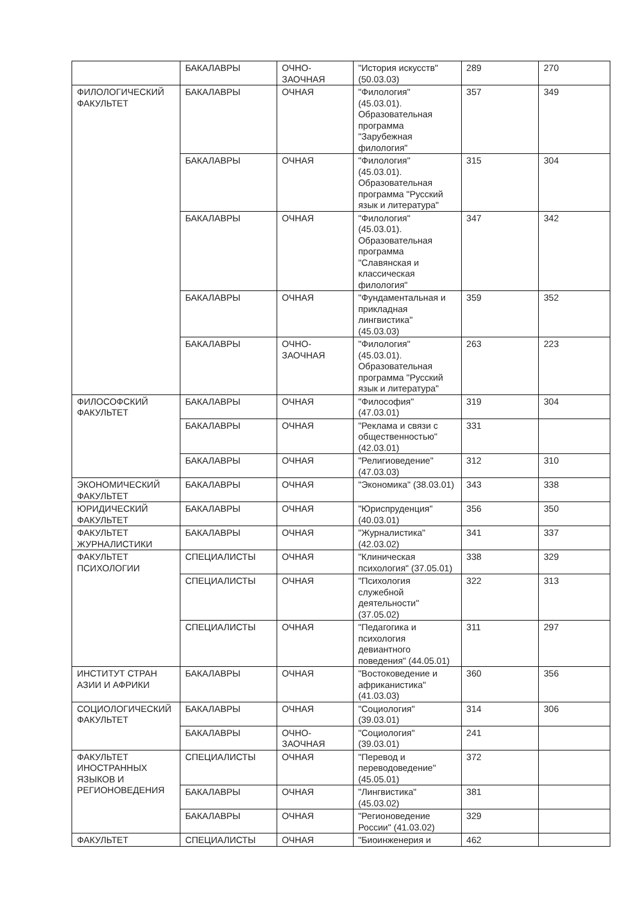| | БАКАЛАВРЫ | ОЧНО-ЗАОЧНАЯ | "История искусств" (50.03.03) | 289 | 270 |
| ФИЛОЛОГИЧЕСКИЙ ФАКУЛЬТЕТ | БАКАЛАВРЫ | ОЧНАЯ | "Филология" (45.03.01). Образовательная программа "Зарубежная филология" | 357 | 349 |
| | БАКАЛАВРЫ | ОЧНАЯ | "Филология" (45.03.01). Образовательная программа "Русский язык и литература" | 315 | 304 |
| | БАКАЛАВРЫ | ОЧНАЯ | "Филология" (45.03.01). Образовательная программа "Славянская и классическая филология" | 347 | 342 |
| | БАКАЛАВРЫ | ОЧНАЯ | "Фундаментальная и прикладная лингвистика" (45.03.03) | 359 | 352 |
| | БАКАЛАВРЫ | ОЧНО-ЗАОЧНАЯ | "Филология" (45.03.01). Образовательная программа "Русский язык и литература" | 263 | 223 |
| ФИЛОСОФСКИЙ ФАКУЛЬТЕТ | БАКАЛАВРЫ | ОЧНАЯ | "Философия" (47.03.01) | 319 | 304 |
| | БАКАЛАВРЫ | ОЧНАЯ | "Реклама и связи с общественностью" (42.03.01) | 331 | |
| | БАКАЛАВРЫ | ОЧНАЯ | "Религиоведение" (47.03.03) | 312 | 310 |
| ЭКОНОМИЧЕСКИЙ ФАКУЛЬТЕТ | БАКАЛАВРЫ | ОЧНАЯ | "Экономика" (38.03.01) | 343 | 338 |
| ЮРИДИЧЕСКИЙ ФАКУЛЬТЕТ | БАКАЛАВРЫ | ОЧНАЯ | "Юриспруденция" (40.03.01) | 356 | 350 |
| ФАКУЛЬТЕТ ЖУРНАЛИСТИКИ | БАКАЛАВРЫ | ОЧНАЯ | "Журналистика" (42.03.02) | 341 | 337 |
| ФАКУЛЬТЕТ ПСИХОЛОГИИ | СПЕЦИАЛИСТЫ | ОЧНАЯ | "Клиническая психология" (37.05.01) | 338 | 329 |
| | СПЕЦИАЛИСТЫ | ОЧНАЯ | "Психология служебной деятельности" (37.05.02) | 322 | 313 |
| | СПЕЦИАЛИСТЫ | ОЧНАЯ | "Педагогика и психология девиантного поведения" (44.05.01) | 311 | 297 |
| ИНСТИТУТ СТРАН АЗИИ И АФРИКИ | БАКАЛАВРЫ | ОЧНАЯ | "Востоковедение и африканистика" (41.03.03) | 360 | 356 |
| СОЦИОЛОГИЧЕСКИЙ ФАКУЛЬТЕТ | БАКАЛАВРЫ | ОЧНАЯ | "Социология" (39.03.01) | 314 | 306 |
| | БАКАЛАВРЫ | ОЧНО-ЗАОЧНАЯ | "Социология" (39.03.01) | 241 | |
| ФАКУЛЬТЕТ ИНОСТРАННЫХ ЯЗЫКОВ И РЕГИОНОВЕДЕНИЯ | СПЕЦИАЛИСТЫ | ОЧНАЯ | "Перевод и переводоведение" (45.05.01) | 372 | |
| | БАКАЛАВРЫ | ОЧНАЯ | "Лингвистика" (45.03.02) | 381 | |
| | БАКАЛАВРЫ | ОЧНАЯ | "Регионоведение России" (41.03.02) | 329 | |
| ФАКУЛЬТЕТ | СПЕЦИАЛИСТЫ | ОЧНАЯ | "Биоинженерия и | 462 | |